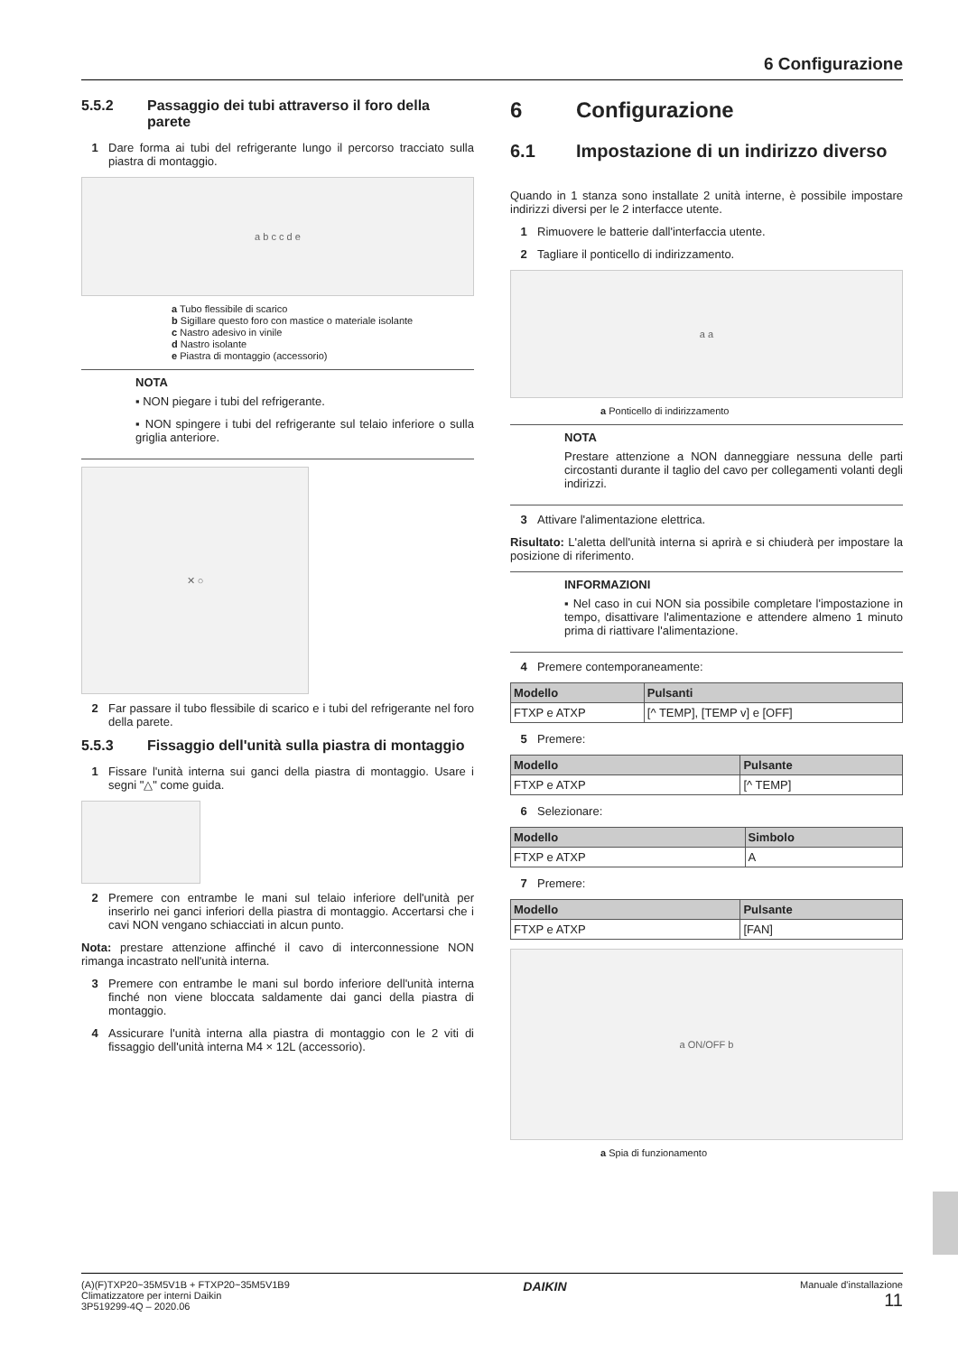6 Configurazione
5.5.2 Passaggio dei tubi attraverso il foro della parete
1 Dare forma ai tubi del refrigerante lungo il percorso tracciato sulla piastra di montaggio.
a b c c d e
a Tubo flessibile di scarico
b Sigillare questo foro con mastice o materiale isolante
c Nastro adesivo in vinile
d Nastro isolante
e Piastra di montaggio (accessorio)
NOTA
▪ NON piegare i tubi del refrigerante.
▪ NON spingere i tubi del refrigerante sul telaio inferiore o sulla griglia anteriore.
✕ ○
2 Far passare il tubo flessibile di scarico e i tubi del refrigerante nel foro della parete.
5.5.3 Fissaggio dell'unità sulla piastra di montaggio
1 Fissare l'unità interna sui ganci della piastra di montaggio. Usare i segni "△" come guida.
2 Premere con entrambe le mani sul telaio inferiore dell'unità per inserirlo nei ganci inferiori della piastra di montaggio. Accertarsi che i cavi NON vengano schiacciati in alcun punto.
Nota: prestare attenzione affinché il cavo di interconnessione NON rimanga incastrato nell'unità interna.
3 Premere con entrambe le mani sul bordo inferiore dell'unità interna finché non viene bloccata saldamente dai ganci della piastra di montaggio.
4 Assicurare l'unità interna alla piastra di montaggio con le 2 viti di fissaggio dell'unità interna M4 × 12L (accessorio).
6 Configurazione
6.1 Impostazione di un indirizzo diverso
Quando in 1 stanza sono installate 2 unità interne, è possibile impostare indirizzi diversi per le 2 interfacce utente.
1 Rimuovere le batterie dall'interfaccia utente.
2 Tagliare il ponticello di indirizzamento.
a a
a Ponticello di indirizzamento
NOTA
Prestare attenzione a NON danneggiare nessuna delle parti circostanti durante il taglio del cavo per collegamenti volanti degli indirizzi.
3 Attivare l'alimentazione elettrica.
Risultato: L'aletta dell'unità interna si aprirà e si chiuderà per impostare la posizione di riferimento.
INFORMAZIONI
▪ Nel caso in cui NON sia possibile completare l'impostazione in tempo, disattivare l'alimentazione e attendere almeno 1 minuto prima di riattivare l'alimentazione.
4 Premere contemporaneamente:
| Modello | Pulsanti |
| --- | --- |
| FTXP e ATXP | [^ TEMP], [TEMP v] e [OFF] |
5 Premere:
| Modello | Pulsante |
| --- | --- |
| FTXP e ATXP | [^ TEMP] |
6 Selezionare:
| Modello | Simbolo |
| --- | --- |
| FTXP e ATXP | A |
7 Premere:
| Modello | Pulsante |
| --- | --- |
| FTXP e ATXP | [FAN] |
a ON/OFF b
a Spia di funzionamento
(A)(F)TXP20~35M5V1B + FTXP20~35M5V1B9
Climatizzatore per interni Daikin
3P519299-4Q – 2020.06
DAIKIN
Manuale d'installazione
11